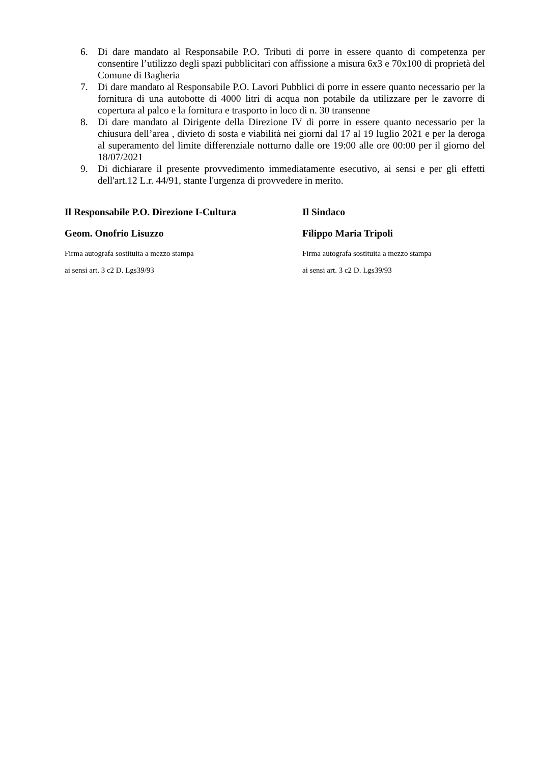6. Di dare mandato al Responsabile P.O. Tributi di porre in essere quanto di competenza per consentire l’utilizzo degli spazi pubblicitari con affissione a misura 6x3 e 70x100 di proprietà del Comune di Bagheria
7. Di dare mandato al Responsabile P.O. Lavori Pubblici di porre in essere quanto necessario per la fornitura di una autobotte di 4000 litri di acqua non potabile da utilizzare per le zavorre di copertura al palco e la fornitura e trasporto in loco di n. 30 transenne
8. Di dare mandato al Dirigente della Direzione IV di porre in essere quanto necessario per la chiusura dell’area , divieto di sosta e viabilità nei giorni dal 17 al 19 luglio 2021 e per la deroga al superamento del limite differenziale notturno dalle ore 19:00 alle ore 00:00 per il giorno del 18/07/2021
9. Di dichiarare il presente provvedimento immediatamente esecutivo, ai sensi e per gli effetti dell'art.12 L.r. 44/91, stante l'urgenza di provvedere in merito.
Il Responsabile P.O. Direzione I-Cultura
Geom. Onofrio Lisuzzo
Firma autografa sostituita a mezzo stampa
ai sensi art. 3 c2 D. Lgs39/93
Il Sindaco
Filippo Maria Tripoli
Firma autografa sostituita a mezzo stampa
ai sensi art. 3 c2 D. Lgs39/93